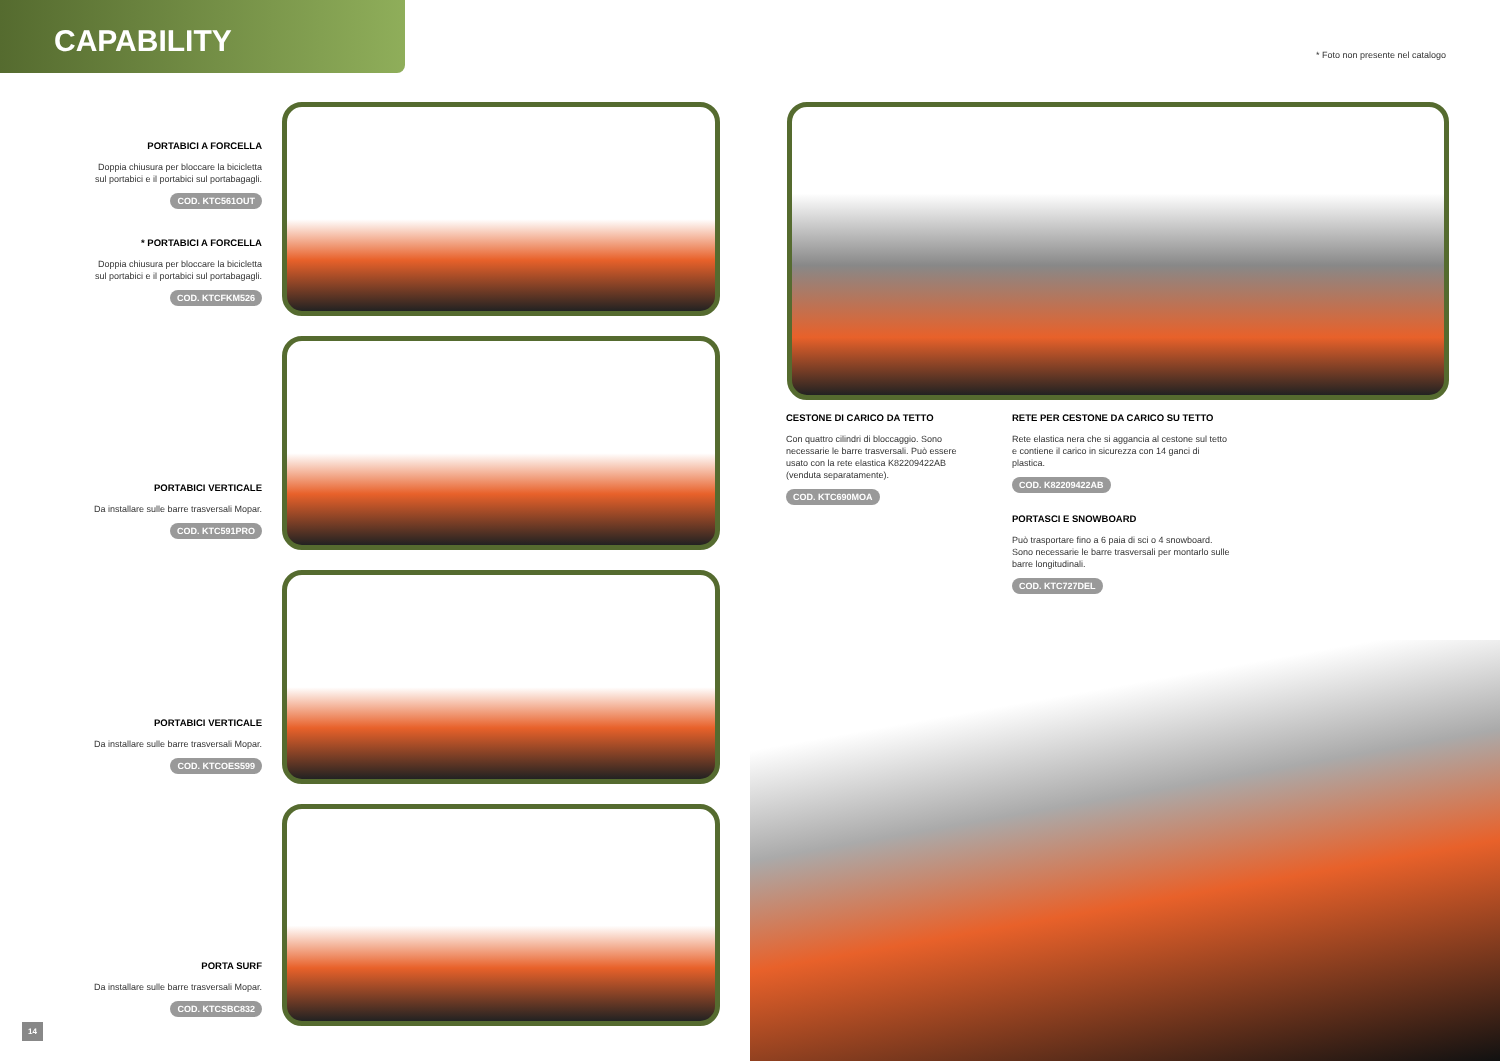CAPABILITY
* Foto non presente nel catalogo
PORTABICI A FORCELLA
Doppia chiusura per bloccare la bicicletta sul portabici e il portabici sul portabagagli.
COD. KTC561OUT
* PORTABICI A FORCELLA
Doppia chiusura per bloccare la bicicletta sul portabici e il portabici sul portabagagli.
COD. KTCFKM526
PORTABICI VERTICALE
Da installare sulle barre trasversali Mopar.
COD. KTC591PRO
PORTABICI VERTICALE
Da installare sulle barre trasversali Mopar.
COD. KTCOES599
PORTA SURF
Da installare sulle barre trasversali Mopar.
COD. KTCSBC832
CESTONE DI CARICO DA TETTO
Con quattro cilindri di bloccaggio. Sono necessarie le barre trasversali. Può essere usato con la rete elastica K82209422AB (venduta separatamente).
COD. KTC690MOA
RETE PER CESTONE DA CARICO SU TETTO
Rete elastica nera che si aggancia al cestone sul tetto e contiene il carico in sicurezza con 14 ganci di plastica.
COD. K82209422AB
PORTASCI E SNOWBOARD
Può trasportare fino a 6 paia di sci o 4 snowboard. Sono necessarie le barre trasversali per montarlo sulle barre longitudinali.
COD. KTC727DEL
14